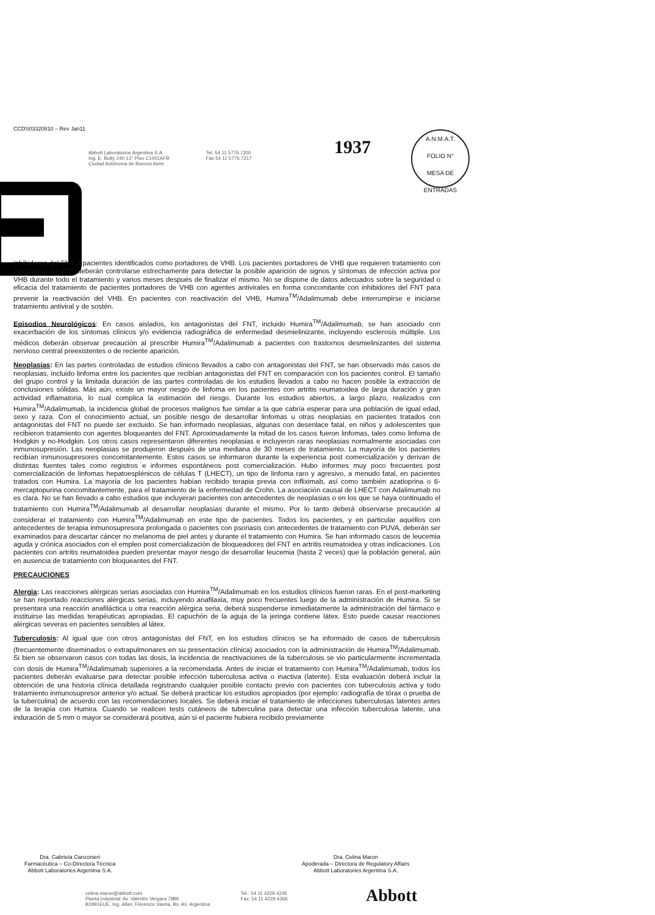CCDS03320810 – Rev Jan11
Abbott Laboratorios Argentina S.A.
Ing. E. Butty 240 13° Piso C1001AFB
Ciudad Autónoma de Buenos Aires
Tel. 54 11 5776 7200
Fax 54 11 5776 7217
1937
A.N.M.A.T.
FOLIO N°
MESA DE ENTRADAS
inhibidores del FNT a pacientes identificados como portadores de VHB. Los pacientes portadores de VHB que requieren tratamiento con inhibidores del FNT deberán controlarse estrechamente para detectar la posible aparición de signos y síntomas de infección activa por VHB durante todo el tratamiento y varios meses después de finalizar el mismo. No se dispone de datos adecuados sobre la seguridad o eficacia del tratamiento de pacientes portadores de VHB con agentes antivirales en forma concomitante con inhibidores del FNT para prevenir la reactivación del VHB. En pacientes con reactivación del VHB, Humira<sup>TM</sup>/Adalimumab debe interrumpirse e iniciarse tratamiento antiviral y de sostén.
Episodios Neurológicos: En casos aislados, los antagonistas del FNT, incluido Humira<sup>TM</sup>/Adalimumab, se han asociado con exacerbación de los síntomas clínicos y/o evidencia radiográfica de enfermedad desmielinizante, incluyendo esclerosis múltiple. Los médicos deberán observar precaución al prescribir Humira<sup>TM</sup>/Adalimumab a pacientes con trastornos desmielinizantes del sistema nervioso central preexistentes o de reciente aparición.
Neoplasias: En las partes controladas de estudios clínicos llevados a cabo con antagonistas del FNT, se han observado más casos de neoplasias, incluido linfoma entre los pacientes que recibían antagonistas del FNT en comparación con los pacientes control. El tamaño del grupo control y la limitada duración de las partes controladas de los estudios llevados a cabo no hacen posible la extracción de conclusiones sólidas. Más aún, existe un mayor riesgo de linfoma en los pacientes con artritis reumatoidea de larga duración y gran actividad inflamatoria, lo cual complica la estimación del riesgo. Durante los estudios abiertos, a largo plazo, realizados con Humira<sup>TM</sup>/Adalimumab, la incidencia global de procesos malignos fue similar a la que cabría esperar para una población de igual edad, sexo y raza. Con el conocimiento actual, un posible riesgo de desarrollar linfomas u otras neoplasias en pacientes tratados con antagonistas del FNT no puede ser excluido. Se han informado neoplasias, algunas con desenlace fatal, en niños y adolescentes que recibieron tratamiento con agentes bloqueantes del FNT. Aproximadamente la mitad de los casos fueron linfomas, tales como linfoma de Hodgkin y no-Hodgkin. Los otros casos representaron diferentes neoplasias e incluyeron raras neoplasias normalmente asociadas con inmunosupresión. Las neoplasias se produjeron después de una mediana de 30 meses de tratamiento. La mayoría de los pacientes recibían inmunosupresores concomitantemente. Estos casos se informaron durante la experiencia post comercialización y derivan de distintas fuentes tales como registros e informes espontáneos post comercialización. Hubo informes muy poco frecuentes post comercialización de linfomas hepatoesplénicos de células T (LHECT), un tipo de linfoma raro y agresivo, a menudo fatal, en pacientes tratados con Humira. La mayoría de los pacientes habían recibido terapia previa con infliximab, así como también azatioprina o 6- mercaptopurina concomitantemente, para el tratamiento de la enfermedad de Crohn. La asociación causal de LHECT con Adalimumab no es clara. No se han llevado a cabo estudios que incluyeran pacientes con antecedentes de neoplasias o en los que se haya continuado el tratamiento con Humira<sup>TM</sup>/Adalimumab al desarrollar neoplasias durante el mismo. Por lo tanto deberá observarse precaución al considerar el tratamiento con Humira<sup>TM</sup>/Adalimumab en este tipo de pacientes. Todos los pacientes, y en particular aquéllos con antecedentes de terapia inmunosupresora prolongada o pacientes con psoriasis con antecedentes de tratamiento con PUVA, deberán ser examinados para descartar cáncer no melanoma de piel antes y durante el tratamiento con Humira. Se han informado casos de leucemia aguda y crónica asociados con el empleo post comercialización de bloqueadores del FNT en artritis reumatoidea y otras indicaciones. Los pacientes con artritis reumatoidea pueden presentar mayor riesgo de desarrollar leucemia (hasta 2 veces) que la población general, aún en ausencia de tratamiento con bloqueantes del FNT.
PRECAUCIONES
Alergia: Las reacciones alérgicas serias asociadas con Humira<sup>TM</sup>/Adalimumab en los estudios clínicos fueron raras. En el post-marketing se han reportado reacciones alérgicas serias, incluyendo anafilaxia, muy poco frecuentes luego de la administración de Humira. Si se presentara una reacción anafiláctica u otra reacción alérgica seria, deberá suspenderse inmediatamente la administración del fármaco e instituirse las medidas terapéuticas apropiadas. El capuchón de la aguja de la jeringa contiene látex. Esto puede causar reacciones alérgicas severas en pacientes sensibles al látex.
Tuberculosis: Al igual que con otros antagonistas del FNT, en los estudios clínicos se ha informado de casos de tuberculosis (frecuentemente diseminados o extrapulmonares en su presentación clínica) asociados con la administración de Humira<sup>TM</sup>/Adalimumab. Si bien se observaron casos con todas las dosis, la incidencia de reactivaciones de la tuberculosis se vio particularmente incrementada con dosis de Humira<sup>TM</sup>/Adalimumab superiores a la recomendada. Antes de iniciar el tratamiento con Humira<sup>TM</sup>/Adalimumab, todos los pacientes deberán evaluarse para detectar posible infección tuberculosa activa o inactiva (latente). Esta evaluación deberá incluir la obtención de una historia clínica detallada registrando cualquier posible contacto previo con pacientes con tuberculosis activa y todo tratamiento inmunosupresor anterior y/o actual. Se deberá practicar los estudios apropiados (por ejemplo: radiografía de tórax o prueba de la tuberculina) de acuerdo con las recomendaciones locales. Se deberá iniciar el tratamiento de infecciones tuberculosas latentes antes de la terapia con Humira. Cuando se realicen tests cutáneos de tuberculina para detectar una infección tuberculosa latente, una induración de 5 mm o mayor se considerará positiva, aún si el paciente hubiera recibido previamente
Dra. Gabriela Canzonieri
Farmacéutica – Co-Directora Técnica
Abbott Laboratories Argentina S.A.
Dra. Celina Maron
Apoderada – Directora de Regulatory Affairs
Abbott Laboratories Argentina S.A.
celina.maron@abbott.com
Planta industrial: Av. Valentín Vergara 7989
B1891EUE, Ing. Allan, Florencio Varela, Bs. As. Argentina
Tel.: 54 11 4229 4245
Fax: 54 11 4229 4366
Abbott